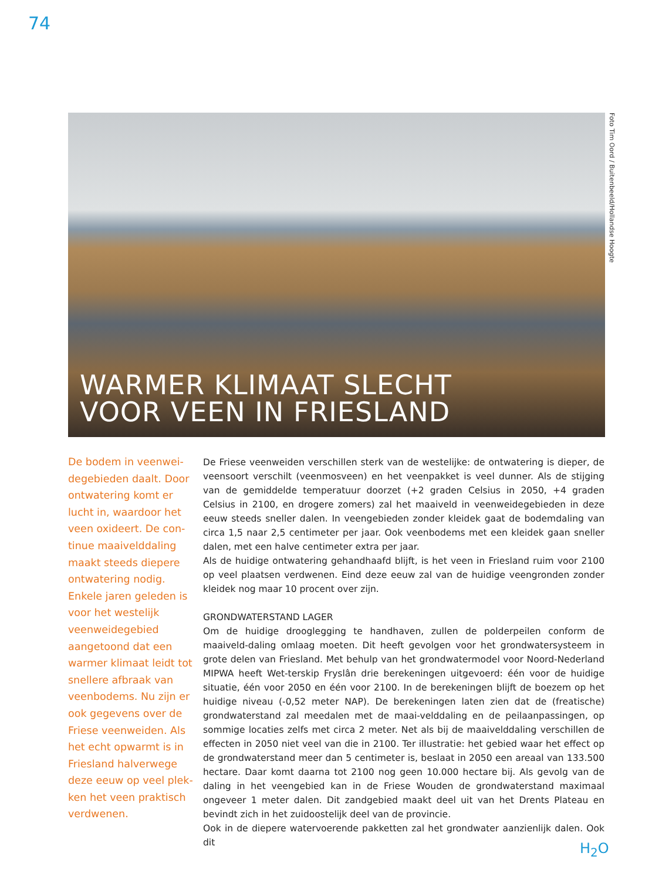74
WARMER KLIMAAT SLECHT
VOOR VEEN IN FRIESLAND
Foto Tim Oord / Buitenbeeld/Hollandse Hoogte
De bodem in veenwei-degebieden daalt. Door ontwatering komt er lucht in, waardoor het veen oxideert. De con-tinue maaivelddaling maakt steeds diepere ontwatering nodig. Enkele jaren geleden is voor het westelijk veenweidegebied aangetoond dat een warmer klimaat leidt tot snellere afbraak van veenbodems. Nu zijn er ook gegevens over de Friese veenweiden. Als het echt opwarmt is in Friesland halverwege deze eeuw op veel plek-ken het veen praktisch verdwenen.
De Friese veenweiden verschillen sterk van de westelijke: de ontwatering is dieper, de veensoort verschilt (veenmosveen) en het veenpakket is veel dunner. Als de stijging van de gemiddelde temperatuur doorzet (+2 graden Celsius in 2050, +4 graden Celsius in 2100, en drogere zomers) zal het maaiveld in veenweidegebieden in deze eeuw steeds sneller dalen. In veengebieden zonder kleidek gaat de bodemdaling van circa 1,5 naar 2,5 centimeter per jaar. Ook veenbodems met een kleidek gaan sneller dalen, met een halve centimeter extra per jaar.
Als de huidige ontwatering gehandhaafd blijft, is het veen in Friesland ruim voor 2100 op veel plaatsen verdwenen. Eind deze eeuw zal van de huidige veengronden zonder kleidek nog maar 10 procent over zijn.
GRONDWATERSTAND LAGER
Om de huidige drooglegging te handhaven, zullen de polderpeilen conform de maaiveld-daling omlaag moeten. Dit heeft gevolgen voor het grondwatersysteem in grote delen van Friesland. Met behulp van het grondwatermodel voor Noord-Nederland MIPWA heeft Wet-terskip Fryslân drie berekeningen uitgevoerd: één voor de huidige situatie, één voor 2050 en één voor 2100. In de berekeningen blijft de boezem op het huidige niveau (-0,52 meter NAP). De berekeningen laten zien dat de (freatische) grondwaterstand zal meedalen met de maai-velddaling en de peilaanpassingen, op sommige locaties zelfs met circa 2 meter. Net als bij de maaivelddaling verschillen de effecten in 2050 niet veel van die in 2100. Ter illustratie: het gebied waar het effect op de grondwaterstand meer dan 5 centimeter is, beslaat in 2050 een areaal van 133.500 hectare. Daar komt daarna tot 2100 nog geen 10.000 hectare bij. Als gevolg van de daling in het veengebied kan in de Friese Wouden de grondwaterstand maximaal ongeveer 1 meter dalen. Dit zandgebied maakt deel uit van het Drents Plateau en bevindt zich in het zuidoostelijk deel van de provincie.
Ook in de diepere watervoerende pakketten zal het grondwater aanzienlijk dalen. Ook dit
H<sub>2</sub>O